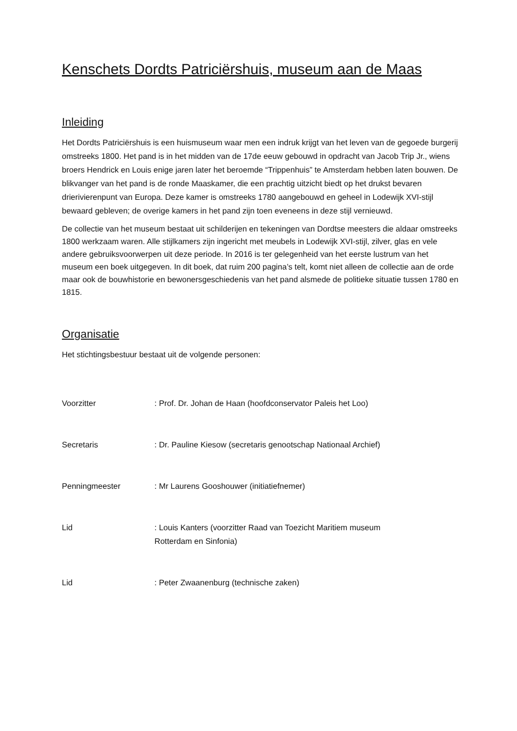Kenschets Dordts Patriciërshuis, museum aan de Maas
Inleiding
Het Dordts Patriciërshuis is een huismuseum waar men een indruk krijgt van het leven van de gegoede burgerij omstreeks 1800. Het pand is in het midden van de 17de eeuw gebouwd in opdracht van Jacob Trip Jr., wiens broers Hendrick en Louis enige jaren later het beroemde “Trippenhuis” te Amsterdam hebben laten bouwen. De blikvanger van het pand is de ronde Maaskamer, die een prachtig uitzicht biedt op het drukst bevaren drierivierenpunt van Europa. Deze kamer is omstreeks 1780 aangebouwd en geheel in Lodewijk XVI-stijl bewaard gebleven; de overige kamers in het pand zijn toen eveneens in deze stijl vernieuwd.
De collectie van het museum bestaat uit schilderijen en tekeningen van Dordtse meesters die aldaar omstreeks 1800 werkzaam waren. Alle stijlkamers zijn ingericht met meubels in Lodewijk XVI-stijl, zilver, glas en vele andere gebruiksvoorwerpen uit deze periode. In 2016 is ter gelegenheid van het eerste lustrum van het museum een boek uitgegeven. In dit boek, dat ruim 200 pagina’s telt, komt niet alleen de collectie aan de orde maar ook de bouwhistorie en bewonersgeschiedenis van het pand alsmede de politieke situatie tussen 1780 en 1815.
Organisatie
Het stichtingsbestuur bestaat uit de volgende personen:
Voorzitter : Prof. Dr. Johan de Haan (hoofdconservator Paleis het Loo)
Secretaris : Dr. Pauline Kiesow (secretaris genootschap Nationaal Archief)
Penningmeester : Mr Laurens Gooshouwer (initiatiefnemer)
Lid : Louis Kanters (voorzitter Raad van Toezicht Maritiem museum
Rotterdam en Sinfonia)
Lid : Peter Zwaanenburg (technische zaken)